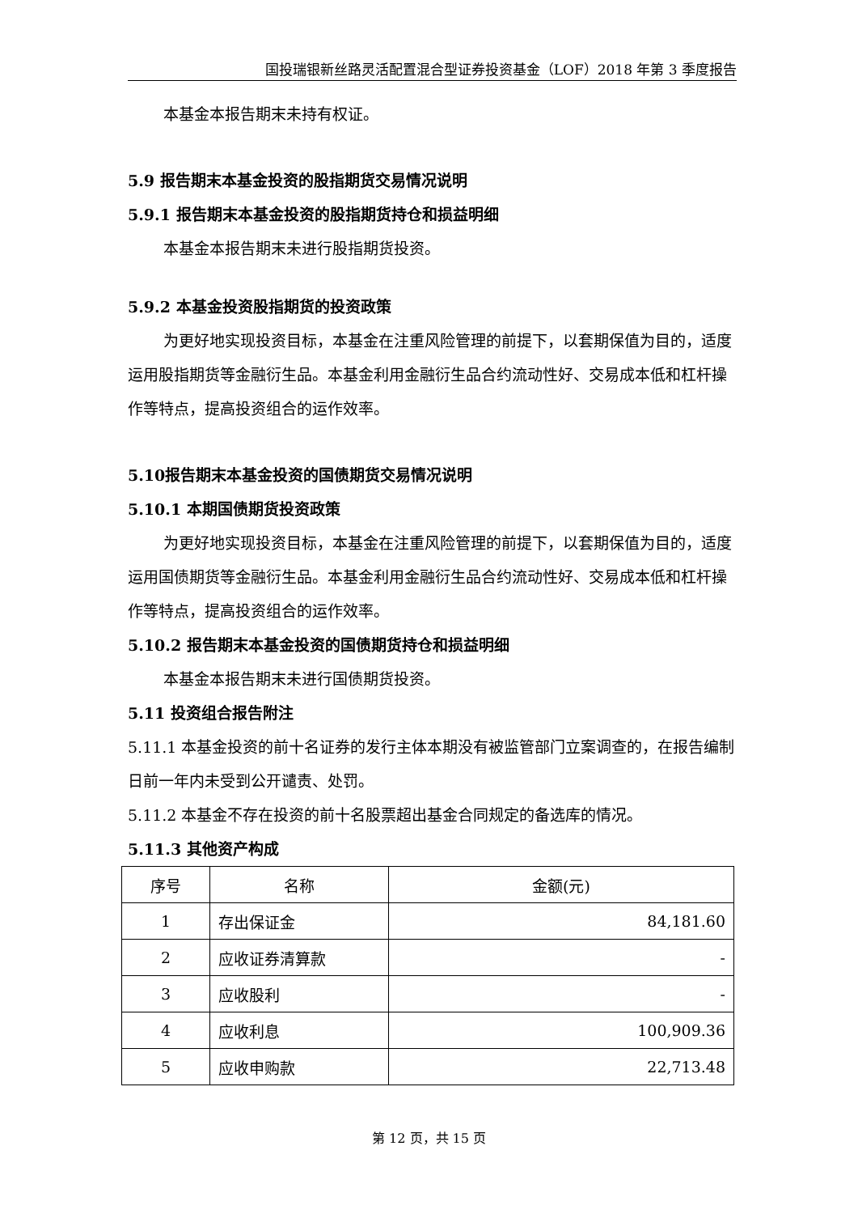国投瑞银新丝路灵活配置混合型证券投资基金（LOF）2018 年第 3 季度报告
本基金本报告期末未持有权证。
5.9 报告期末本基金投资的股指期货交易情况说明
5.9.1 报告期末本基金投资的股指期货持仓和损益明细
本基金本报告期末未进行股指期货投资。
5.9.2 本基金投资股指期货的投资政策
为更好地实现投资目标，本基金在注重风险管理的前提下，以套期保值为目的，适度运用股指期货等金融衍生品。本基金利用金融衍生品合约流动性好、交易成本低和杠杆操作等特点，提高投资组合的运作效率。
5.10报告期末本基金投资的国债期货交易情况说明
5.10.1 本期国债期货投资政策
为更好地实现投资目标，本基金在注重风险管理的前提下，以套期保值为目的，适度运用国债期货等金融衍生品。本基金利用金融衍生品合约流动性好、交易成本低和杠杆操作等特点，提高投资组合的运作效率。
5.10.2 报告期末本基金投资的国债期货持仓和损益明细
本基金本报告期末未进行国债期货投资。
5.11 投资组合报告附注
5.11.1 本基金投资的前十名证券的发行主体本期没有被监管部门立案调查的，在报告编制日前一年内未受到公开谴责、处罚。
5.11.2 本基金不存在投资的前十名股票超出基金合同规定的备选库的情况。
5.11.3 其他资产构成
| 序号 | 名称 | 金额(元) |
| --- | --- | --- |
| 1 | 存出保证金 | 84,181.60 |
| 2 | 应收证券清算款 | - |
| 3 | 应收股利 | - |
| 4 | 应收利息 | 100,909.36 |
| 5 | 应收申购款 | 22,713.48 |
第 12 页，共 15 页